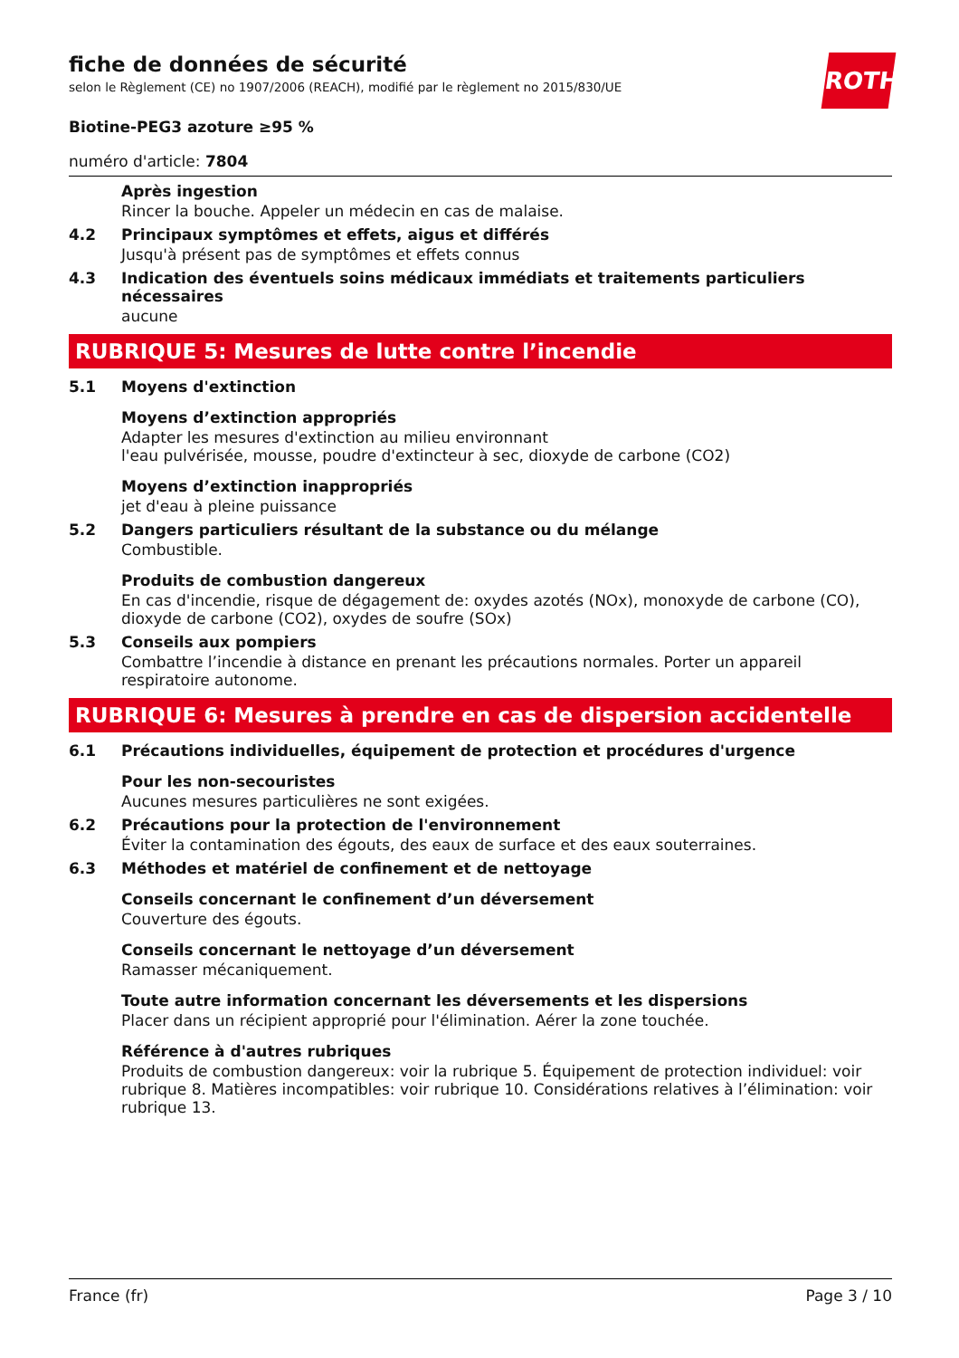ROTH
fiche de données de sécurité
selon le Règlement (CE) no 1907/2006 (REACH), modifié par le règlement no 2015/830/UE
Biotine-PEG3 azoture ≥95 %
numéro d'article: 7804
Après ingestion
Rincer la bouche. Appeler un médecin en cas de malaise.
4.2 Principaux symptômes et effets, aigus et différés
Jusqu'à présent pas de symptômes et effets connus
4.3 Indication des éventuels soins médicaux immédiats et traitements particuliers nécessaires
aucune
RUBRIQUE 5: Mesures de lutte contre l’incendie
5.1 Moyens d'extinction
Moyens d’extinction appropriés
Adapter les mesures d'extinction au milieu environnant
l'eau pulvérisée, mousse, poudre d'extincteur à sec, dioxyde de carbone (CO2)
Moyens d’extinction inappropriés
jet d'eau à pleine puissance
5.2 Dangers particuliers résultant de la substance ou du mélange
Combustible.
Produits de combustion dangereux
En cas d'incendie, risque de dégagement de: oxydes azotés (NOx), monoxyde de carbone (CO), dioxyde de carbone (CO2), oxydes de soufre (SOx)
5.3 Conseils aux pompiers
Combattre l’incendie à distance en prenant les précautions normales. Porter un appareil respiratoire autonome.
RUBRIQUE 6: Mesures à prendre en cas de dispersion accidentelle
6.1 Précautions individuelles, équipement de protection et procédures d'urgence
Pour les non-secouristes
Aucunes mesures particulières ne sont exigées.
6.2 Précautions pour la protection de l'environnement
Éviter la contamination des égouts, des eaux de surface et des eaux souterraines.
6.3 Méthodes et matériel de confinement et de nettoyage
Conseils concernant le confinement d’un déversement
Couverture des égouts.
Conseils concernant le nettoyage d’un déversement
Ramasser mécaniquement.
Toute autre information concernant les déversements et les dispersions
Placer dans un récipient approprié pour l'élimination. Aérer la zone touchée.
Référence à d'autres rubriques
Produits de combustion dangereux: voir la rubrique 5. Équipement de protection individuel: voir rubrique 8. Matières incompatibles: voir rubrique 10. Considérations relatives à l’élimination: voir rubrique 13.
France (fr) Page 3 / 10